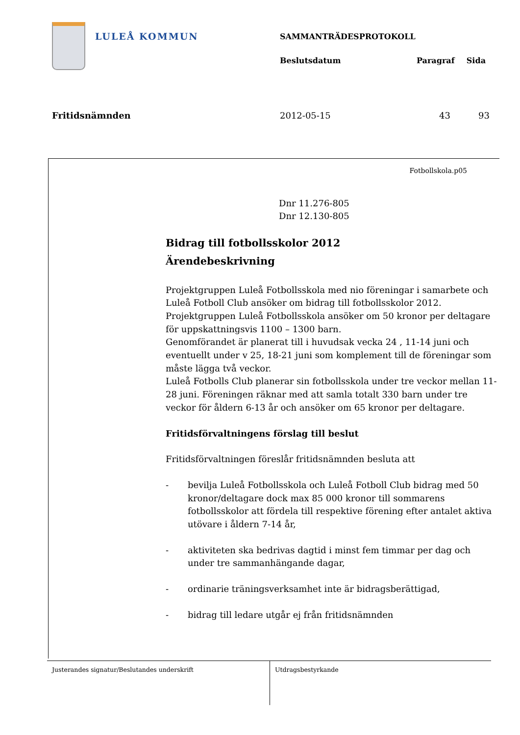LULEÅ KOMMUN
SAMMANTRÄDESPROTOKOLL
Beslutsdatum Paragraf Sida
Fritidsnämnden 2012-05-15 43 93
Fotbollskola.p05
Dnr 11.276-805
Dnr 12.130-805
Bidrag till fotbollsskolor 2012
Ärendebeskrivning
Projektgruppen Luleå Fotbollsskola med nio föreningar i samarbete och Luleå Fotboll Club ansöker om bidrag till fotbollsskolor 2012.
Projektgruppen Luleå Fotbollsskola ansöker om 50 kronor per deltagare för uppskattningsvis 1100 – 1300 barn.
Genomförandet är planerat till i huvudsak vecka 24 , 11-14 juni och eventuellt under v 25, 18-21 juni som komplement till de föreningar som måste lägga två veckor.
Luleå Fotbolls Club planerar sin fotbollsskola under tre veckor mellan 11-28 juni. Föreningen räknar med att samla totalt 330 barn under tre veckor för åldern 6-13 år och ansöker om 65 kronor per deltagare.
Fritidsförvaltningens förslag till beslut
Fritidsförvaltningen föreslår fritidsnämnden besluta att
- bevilja Luleå Fotbollsskola och Luleå Fotboll Club bidrag med 50 kronor/deltagare dock max 85 000 kronor till sommarens fotbollsskolor att fördela till respektive förening efter antalet aktiva utövare i åldern 7-14 år,
- aktiviteten ska bedrivas dagtid i minst fem timmar per dag och under tre sammanhängande dagar,
- ordinarie träningsverksamhet inte är bidragsberättigad,
- bidrag till ledare utgår ej från fritidsnämnden
Justerandes signatur/Beslutandes underskrift Utdragsbestyrkande